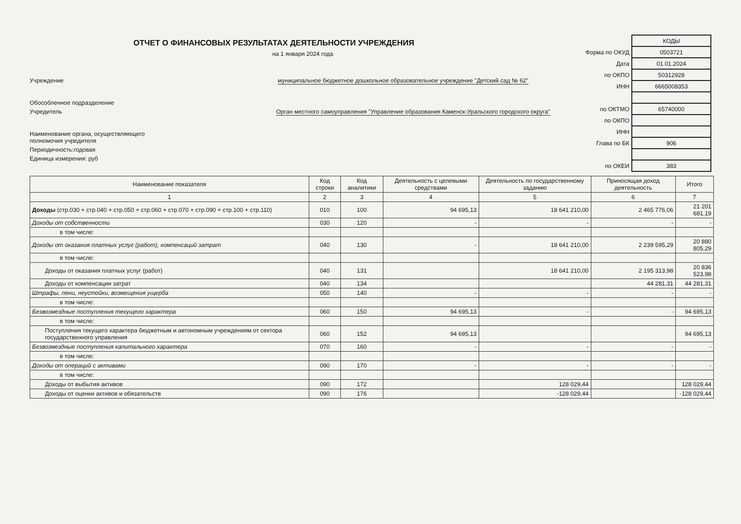ОТЧЕТ О ФИНАНСОВЫХ РЕЗУЛЬТАТАХ ДЕЯТЕЛЬНОСТИ УЧРЕЖДЕНИЯ
на 1 января 2024 года
Учреждение муниципальное бюджетное дошкольное образовательное учреждение "Детский сад № 62"
Обособленное подразделение
Учредитель Орган местного самоуправления "Управление образования Каменск-Уральского городского округа"
Наименование органа, осуществляющего
полномочия учредителя
Периодичность:годовая
Единица измерения: руб
| | КОДЫ |
| Форма по ОКУД | 0503721 |
| Дата | 01.01.2024 |
| по ОКПО | 50312928 |
| ИНН | 6665008353 |
| по ОКТМО | 65740000 |
| по ОКПО | |
| ИНН | |
| Глава по БК | 906 |
| по ОКЕИ | 383 |
| Наименование показателя | Код строки | Код аналитики | Деятельность с целевыми средствами | Деятельность по государственному заданию | Приносящая доход деятельность | Итого |
| --- | --- | --- | --- | --- | --- | --- |
| 1 | 2 | 3 | 4 | 5 | 6 | 7 |
| Доходы (стр.030 + стр.040 + стр.050 + стр.060 + стр.070 + стр.090 + стр.100 + стр.110) | 010 | 100 | 94 695,13 | 18 641 210,00 | 2 465 776,06 | 21 201 681,19 |
| Доходы от собственности | 030 | 120 | - | - | - | - |
| в том числе: | | | | | | |
| Доходы от оказания платных услуг (работ), компенсаций затрат | 040 | 130 | - | 18 641 210,00 | 2 239 595,29 | 20 880 805,29 |
| в том числе: | | | | | | |
| Доходы от оказания платных услуг (работ) | 040 | 131 | | 18 641 210,00 | 2 195 313,98 | 20 836 523,98 |
| Доходы от компенсации затрат | 040 | 134 | | | 44 281,31 | 44 281,31 |
| Штрафы, пени, неустойки, возмещения ущерба | 050 | 140 | - | - | - | - |
| в том числе: | | | | | | |
| Безвозмездные поступления текущего характера | 060 | 150 | 94 695,13 | - | - | 94 695,13 |
| в том числе: | | | | | | |
| Поступления текущего характера бюджетным и автономным учреждениям от сектора государственного управления | 060 | 152 | 94 695,13 | | | 94 695,13 |
| Безвозмездные поступления капитального характера | 070 | 160 | - | - | - | - |
| в том числе: | | | | | | |
| Доходы от операций с активами | 090 | 170 | - | - | - | - |
| в том числе: | | | | | | |
| Доходы от выбытия активов | 090 | 172 | | 128 029,44 | | 128 029,44 |
| Доходы от оценки активов и обязательств | 090 | 176 | | -128 029,44 | | -128 029,44 |